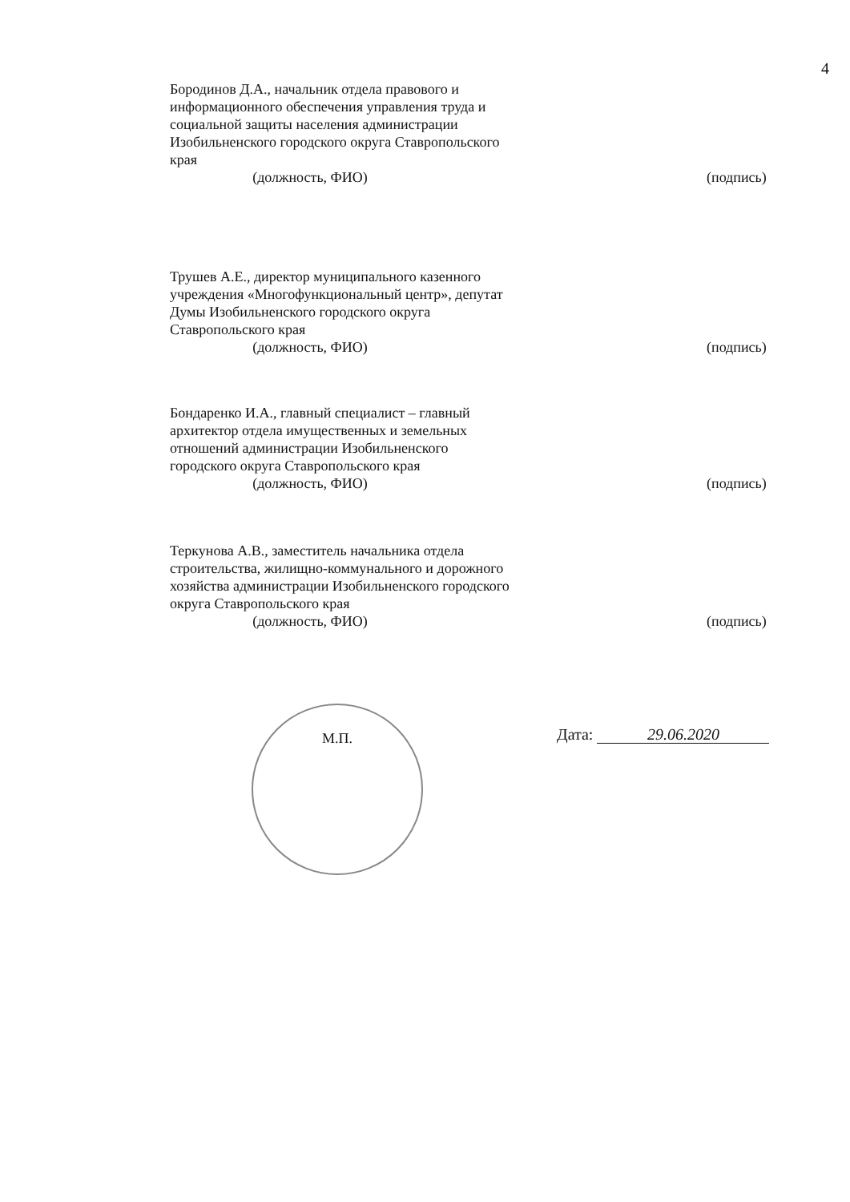4
Бородинов Д.А., начальник отдела правового и информационного обеспечения управления труда и социальной защиты населения администрации Изобильненского городского округа Ставропольского края
(должность, ФИО)
(подпись)
Трушев А.Е., директор муниципального казенного учреждения «Многофункциональный центр», депутат Думы Изобильненского городского округа Ставропольского края
(должность, ФИО)
(подпись)
Бондаренко И.А., главный специалист – главный архитектор отдела имущественных и земельных отношений администрации Изобильненского городского округа Ставропольского края
(должность, ФИО)
(подпись)
Теркунова А.В., заместитель начальника отдела строительства, жилищно-коммунального и дорожного хозяйства администрации Изобильненского городского округа Ставропольского края
(должность, ФИО)
(подпись)
М.П. Дата: 29.06.2020